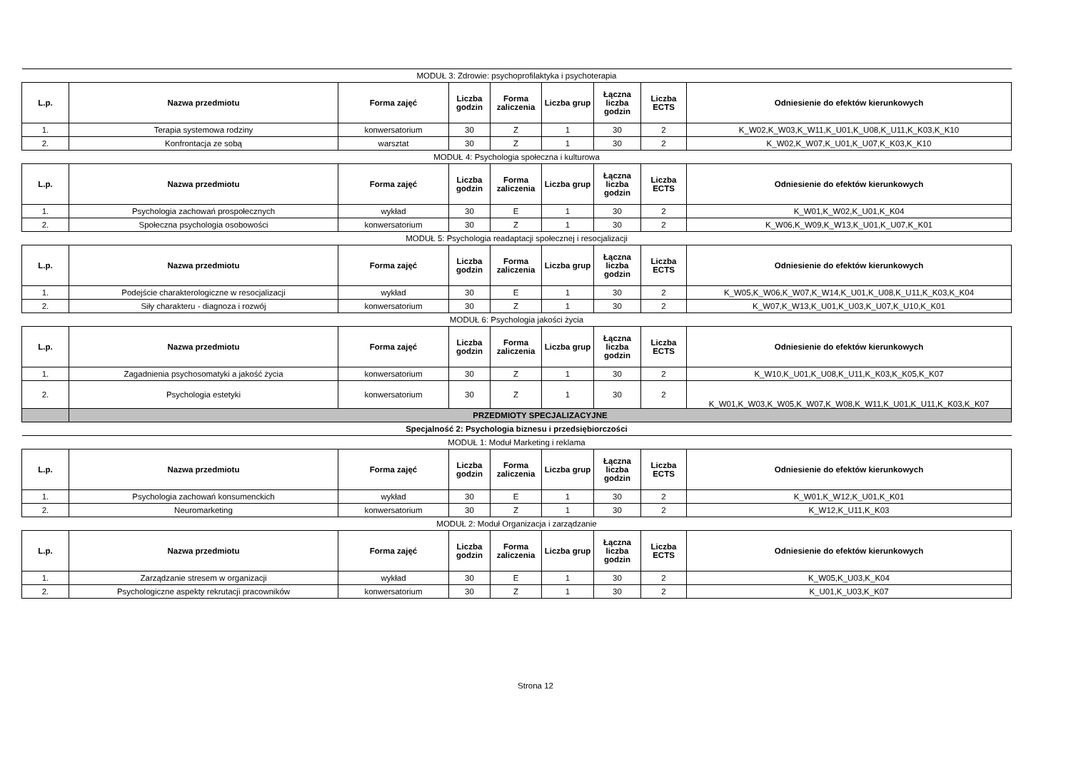| MODUŁ 3: Zdrowie: psychoprofilaktyka i psychoterapia | | | | | | | | |
| L.p. | Nazwa przedmiotu | Forma zajęć | Liczba godzin | Forma zaliczenia | Liczba grup | Łączna liczba godzin | Liczba ECTS | Odniesienie do efektów kierunkowych |
| 1. | Terapia systemowa rodziny | konwersatorium | 30 | Z | 1 | 30 | 2 | K_W02,K_W03,K_W11,K_U01,K_U08,K_U11,K_K03,K_K10 |
| 2. | Konfrontacja ze sobą | warsztat | 30 | Z | 1 | 30 | 2 | K_W02,K_W07,K_U01,K_U07,K_K03,K_K10 |
| MODUŁ 4: Psychologia społeczna i kulturowa | | | | | | | | |
| L.p. | Nazwa przedmiotu | Forma zajęć | Liczba godzin | Forma zaliczenia | Liczba grup | Łączna liczba godzin | Liczba ECTS | Odniesienie do efektów kierunkowych |
| 1. | Psychologia zachowań prospołecznych | wykład | 30 | E | 1 | 30 | 2 | K_W01,K_W02,K_U01,K_K04 |
| 2. | Społeczna psychologia osobowości | konwersatorium | 30 | Z | 1 | 30 | 2 | K_W06,K_W09,K_W13,K_U01,K_U07,K_K01 |
| MODUŁ 5: Psychologia readaptacji społecznej i resocjalizacji | | | | | | | | |
| L.p. | Nazwa przedmiotu | Forma zajęć | Liczba godzin | Forma zaliczenia | Liczba grup | Łączna liczba godzin | Liczba ECTS | Odniesienie do efektów kierunkowych |
| 1. | Podejście charakterologiczne w resocjalizacji | wykład | 30 | E | 1 | 30 | 2 | K_W05,K_W06,K_W07,K_W14,K_U01,K_U08,K_U11,K_K03,K_K04 |
| 2. | Siły charakteru - diagnoza i rozwój | konwersatorium | 30 | Z | 1 | 30 | 2 | K_W07,K_W13,K_U01,K_U03,K_U07,K_U10,K_K01 |
| MODUŁ 6: Psychologia jakości życia | | | | | | | | |
| L.p. | Nazwa przedmiotu | Forma zajęć | Liczba godzin | Forma zaliczenia | Liczba grup | Łączna liczba godzin | Liczba ECTS | Odniesienie do efektów kierunkowych |
| 1. | Zagadnienia psychosomatyki a jakość życia | konwersatorium | 30 | Z | 1 | 30 | 2 | K_W10,K_U01,K_U08,K_U11,K_K03,K_K05,K_K07 |
| 2. | Psychologia estetyki | konwersatorium | 30 | Z | 1 | 30 | 2 | K_W01,K_W03,K_W05,K_W07,K_W08,K_W11,K_U01,K_U11,K_K03,K_K07 |
| | PRZEDMIOTY SPECJALIZACYJNE | | | | | | | |
| Specjalność 2: Psychologia biznesu i przedsiębiorczości | | | | | | | | |
| MODUŁ 1: Moduł Marketing i reklama | | | | | | | | |
| L.p. | Nazwa przedmiotu | Forma zajęć | Liczba godzin | Forma zaliczenia | Liczba grup | Łączna liczba godzin | Liczba ECTS | Odniesienie do efektów kierunkowych |
| 1. | Psychologia zachowań konsumenckich | wykład | 30 | E | 1 | 30 | 2 | K_W01,K_W12,K_U01,K_K01 |
| 2. | Neuromarketing | konwersatorium | 30 | Z | 1 | 30 | 2 | K_W12,K_U11,K_K03 |
| MODUŁ 2: Moduł Organizacja i zarządzanie | | | | | | | | |
| L.p. | Nazwa przedmiotu | Forma zajęć | Liczba godzin | Forma zaliczenia | Liczba grup | Łączna liczba godzin | Liczba ECTS | Odniesienie do efektów kierunkowych |
| 1. | Zarządzanie stresem w organizacji | wykład | 30 | E | 1 | 30 | 2 | K_W05,K_U03,K_K04 |
| 2. | Psychologiczne aspekty rekrutacji pracowników | konwersatorium | 30 | Z | 1 | 30 | 2 | K_U01,K_U03,K_K07 |
Strona 12